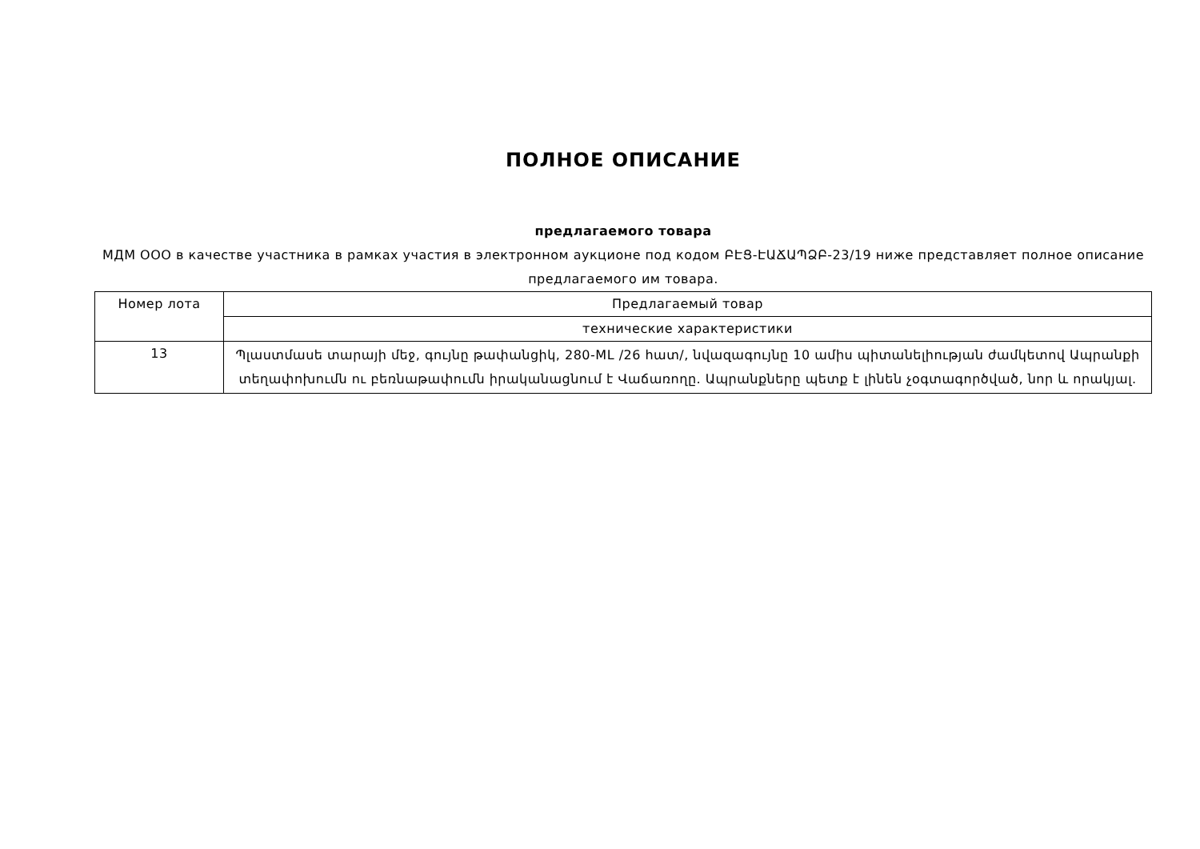ПОЛНОЕ ОПИСАНИЕ
предлагаемого товара
МДМ ООО в качестве участника в рамках участия в электронном аукционе под кодом ԲԷՑ-ԷԱՃԱՊՁԲ-23/19 ниже представляет полное описание предлагаемого им товара.
| Номер лота | Предлагаемый товар |
| --- | --- |
| | технические характеристики |
| 13 | Պլաստմասե տարայի մեջ, գույնը թափանցիկ, 280-ML /26 հատ/, նվազագույնը 10 ամիս պիտանելիության ժամկետով Ապրանքի տեղափոխումն ու բեռնաթափումն իրականացնում է Վաճառողը. Ապրանքները պետք է լինեն չօգտագործված, նոր և որակյալ. |